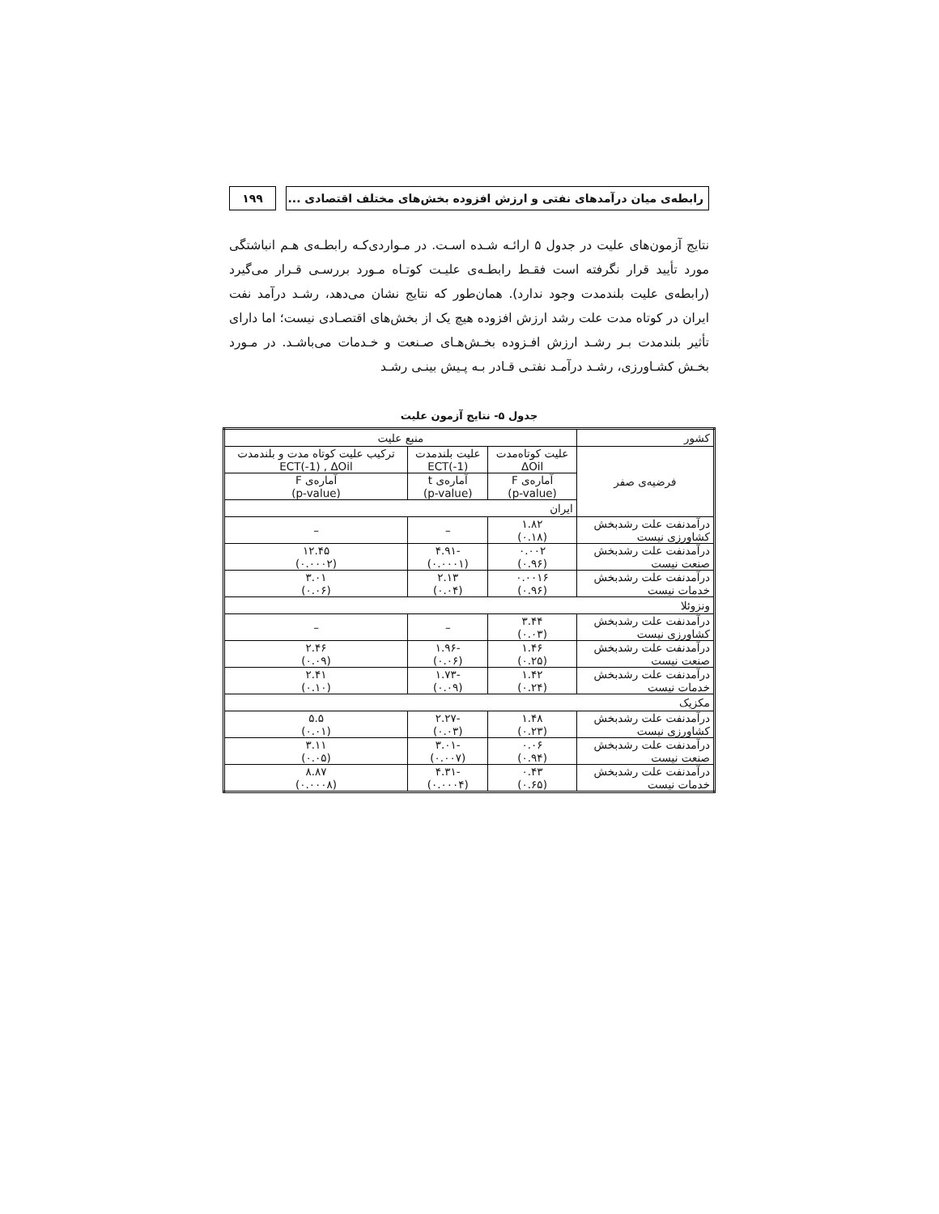۱۹۹ رابطه‌ی میان درآمدهای نفتی و ارزش افزوده بخش‌های مختلف اقتصادی ...
نتایج آزمون‌های علیت در جدول ۵ ارائـه شـده اسـت. در مـواردی‌کـه رابطـه‌ی هـم انباشتگی مورد تأیید قرار نگرفته است فقـط رابطـه‌ی علیـت کوتـاه مـورد بررسـی قـرار می‌گیرد (رابطه‌ی علیت بلندمدت وجود ندارد). همان‌طور که نتایج نشان می‌دهد، رشـد درآمد نفت ایران در کوتاه مدت علت رشد ارزش افزوده هیچ یک از بخش‌های اقتصـادی نیست؛ اما دارای تأثیر بلندمدت بـر رشـد ارزش افـزوده بخـش‌هـای صـنعت و خـدمات می‌باشـد. در مـورد بخـش کشـاورزی، رشـد درآمـد نفتـی قـادر بـه پـیش بینـی رشـد
جدول ۵- نتایج آزمون علیت
| کشور | منبع علیت | | |
| --- | --- | --- | --- |
| فرضیه‌ی صفر | علیت کوتاه‌مدت ΔOil | علیت بلندمدت ECT(-1) | ترکیب علیت کوتاه مدت و بلندمدت ECT(-1) , ΔOil |
| | آماره‌ی F (p-value) | آماره‌ی t (p-value) | آماره‌ی F (p-value) |
| | ایران | | |
| درآمدنفت علت رشدبخش کشاورزی نیست | ۱.۸۲ (۰.۱۸) | – | – |
| درآمدنفت علت رشدبخش صنعت نیست | ۰.۰۰۲ (۰.۹۶) | -۴.۹۱ (۰.۰۰۰۱) | ۱۲.۴۵ (۰.۰۰۰۲) |
| درآمدنفت علت رشدبخش خدمات نیست | ۰.۰۰۱۶ (۰.۹۶) | ۲.۱۳ (۰.۰۴) | ۳.۰۱ (۰.۰۶) |
| ونزوئلا | | | |
| درآمدنفت علت رشدبخش کشاورزی نیست | ۳.۴۴ (۰.۰۳) | – | – |
| درآمدنفت علت رشدبخش صنعت نیست | ۱.۴۶ (۰.۲۵) | -۱.۹۶ (۰.۰۶) | ۲.۴۶ (۰.۰۹) |
| درآمدنفت علت رشدبخش خدمات نیست | ۱.۴۲ (۰.۲۴) | -۱.۷۳ (۰.۰۹) | ۲.۴۱ (۰.۱۰) |
| مکزیک | | | |
| درآمدنفت علت رشدبخش کشاورزی نیست | ۱.۴۸ (۰.۲۳) | -۲.۲۷ (۰.۰۳) | ۵.۵ (۰.۰۱) |
| درآمدنفت علت رشدبخش صنعت نیست | ۰.۰۶ (۰.۹۴) | -۳.۰۱ (۰.۰۰۷) | ۳.۱۱ (۰.۰۵) |
| درآمدنفت علت رشدبخش خدمات نیست | ۰.۴۳ (۰.۶۵) | -۴.۳۱ (۰.۰۰۰۴) | ۸.۸۷ (۰.۰۰۰۸) |